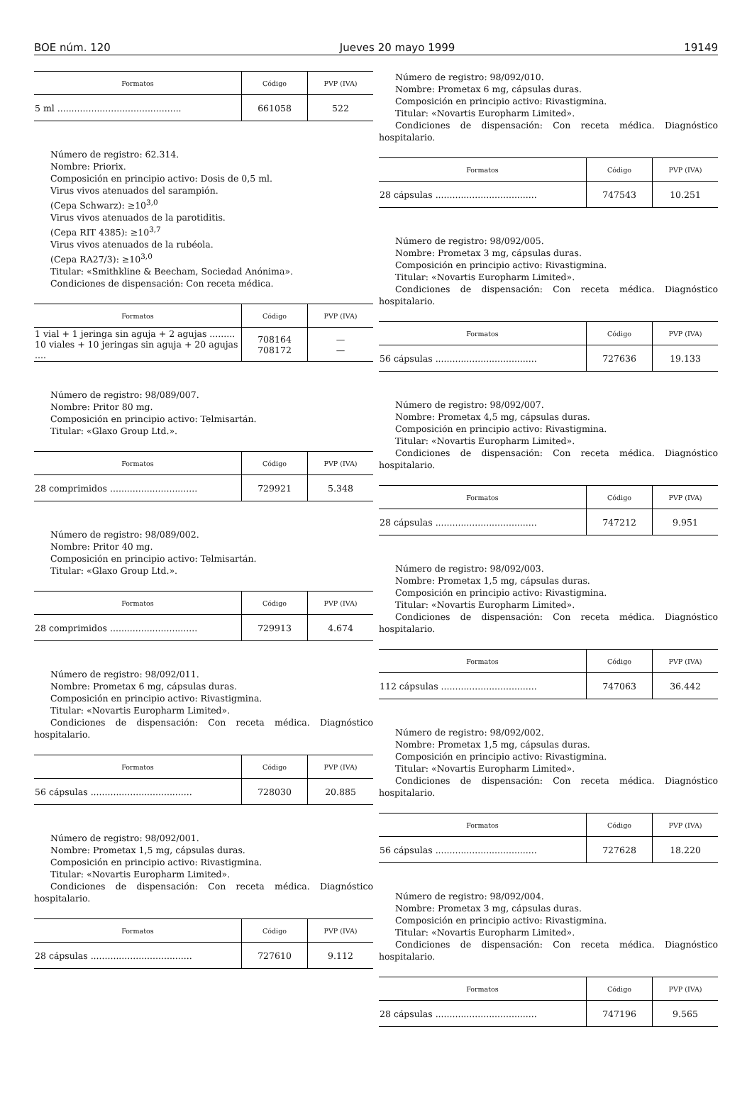BOE núm. 120 Jueves 20 mayo 1999 19149
| Formatos | Código | PVP (IVA) |
| --- | --- | --- |
| 5 ml ............................................ | 661058 | 522 |
Número de registro: 62.314.
Nombre: Priorix.
Composición en principio activo: Dosis de 0,5 ml.
Virus vivos atenuados del sarampión.
(Cepa Schwarz): ≥10<sup>3,0</sup>
Virus vivos atenuados de la parotiditis.
(Cepa RIT 4385): ≥10<sup>3,7</sup>
Virus vivos atenuados de la rubéola.
(Cepa RA27/3): ≥10<sup>3,0</sup>
Titular: «Smithkline & Beecham, Sociedad Anónima».
Condiciones de dispensación: Con receta médica.
| Formatos | Código | PVP (IVA) |
| --- | --- | --- |
| 1 vial + 1 jeringa sin aguja + 2 agujas ......... 10 viales + 10 jeringas sin aguja + 20 agujas .... | 708164 708172 | — — |
Número de registro: 98/089/007.
Nombre: Pritor 80 mg.
Composición en principio activo: Telmisartán.
Titular: «Glaxo Group Ltd.».
| Formatos | Código | PVP (IVA) |
| --- | --- | --- |
| 28 comprimidos ............................... | 729921 | 5.348 |
Número de registro: 98/089/002.
Nombre: Pritor 40 mg.
Composición en principio activo: Telmisartán.
Titular: «Glaxo Group Ltd.».
| Formatos | Código | PVP (IVA) |
| --- | --- | --- |
| 28 comprimidos ............................... | 729913 | 4.674 |
Número de registro: 98/092/011.
Nombre: Prometax 6 mg, cápsulas duras.
Composición en principio activo: Rivastigmina.
Titular: «Novartis Europharm Limited».
Condiciones de dispensación: Con receta médica. Diagnóstico hospitalario.
| Formatos | Código | PVP (IVA) |
| --- | --- | --- |
| 56 cápsulas .................................... | 728030 | 20.885 |
Número de registro: 98/092/001.
Nombre: Prometax 1,5 mg, cápsulas duras.
Composición en principio activo: Rivastigmina.
Titular: «Novartis Europharm Limited».
Condiciones de dispensación: Con receta médica. Diagnóstico hospitalario.
| Formatos | Código | PVP (IVA) |
| --- | --- | --- |
| 28 cápsulas .................................... | 727610 | 9.112 |
Número de registro: 98/092/010.
Nombre: Prometax 6 mg, cápsulas duras.
Composición en principio activo: Rivastigmina.
Titular: «Novartis Europharm Limited».
Condiciones de dispensación: Con receta médica. Diagnóstico hospitalario.
| Formatos | Código | PVP (IVA) |
| --- | --- | --- |
| 28 cápsulas .................................... | 747543 | 10.251 |
Número de registro: 98/092/005.
Nombre: Prometax 3 mg, cápsulas duras.
Composición en principio activo: Rivastigmina.
Titular: «Novartis Europharm Limited».
Condiciones de dispensación: Con receta médica. Diagnóstico hospitalario.
| Formatos | Código | PVP (IVA) |
| --- | --- | --- |
| 56 cápsulas .................................... | 727636 | 19.133 |
Número de registro: 98/092/007.
Nombre: Prometax 4,5 mg, cápsulas duras.
Composición en principio activo: Rivastigmina.
Titular: «Novartis Europharm Limited».
Condiciones de dispensación: Con receta médica. Diagnóstico hospitalario.
| Formatos | Código | PVP (IVA) |
| --- | --- | --- |
| 28 cápsulas .................................... | 747212 | 9.951 |
Número de registro: 98/092/003.
Nombre: Prometax 1,5 mg, cápsulas duras.
Composición en principio activo: Rivastigmina.
Titular: «Novartis Europharm Limited».
Condiciones de dispensación: Con receta médica. Diagnóstico hospitalario.
| Formatos | Código | PVP (IVA) |
| --- | --- | --- |
| 112 cápsulas .................................. | 747063 | 36.442 |
Número de registro: 98/092/002.
Nombre: Prometax 1,5 mg, cápsulas duras.
Composición en principio activo: Rivastigmina.
Titular: «Novartis Europharm Limited».
Condiciones de dispensación: Con receta médica. Diagnóstico hospitalario.
| Formatos | Código | PVP (IVA) |
| --- | --- | --- |
| 56 cápsulas .................................... | 727628 | 18.220 |
Número de registro: 98/092/004.
Nombre: Prometax 3 mg, cápsulas duras.
Composición en principio activo: Rivastigmina.
Titular: «Novartis Europharm Limited».
Condiciones de dispensación: Con receta médica. Diagnóstico hospitalario.
| Formatos | Código | PVP (IVA) |
| --- | --- | --- |
| 28 cápsulas .................................... | 747196 | 9.565 |